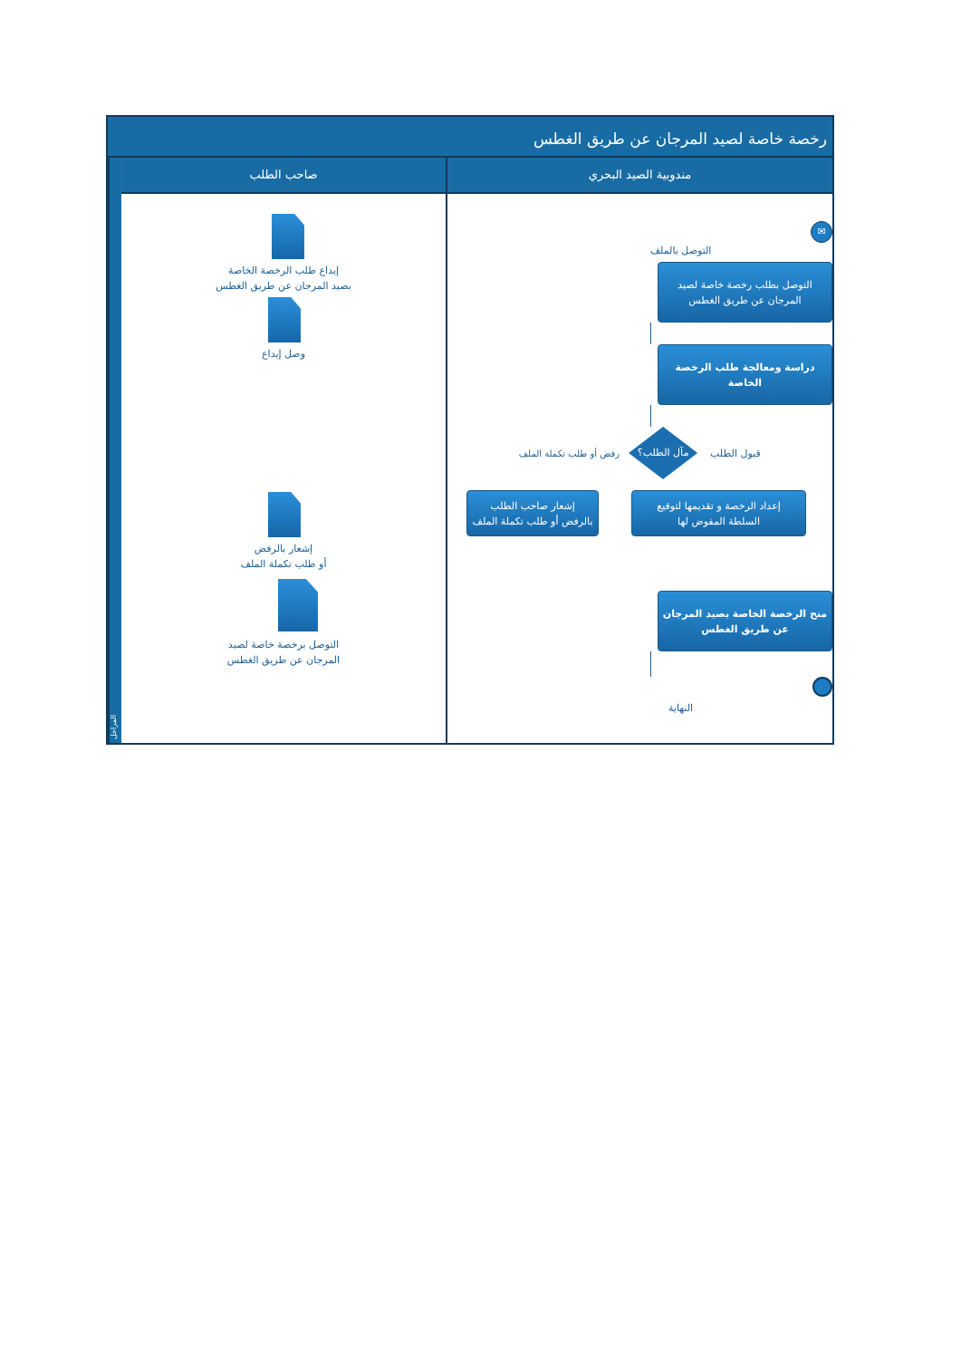رخصة خاصة لصيد المرجان عن طريق الغطس
المراحل
صاحب الطلب
إيداع طلب الرخصة الخاصة
بصيد المرجان عن طريق الغطس
وصل إيداع
إشعار بالرفض
أو طلب تكملة الملف
التوصل برخصة خاصة لصيد
المرجان عن طريق الغطس
مندوبية الصيد البحري
✉
التوصل بالملف
التوصل بطلب رخصة خاصة لصيد
المرجان عن طريق الغطس
دراسة ومعالجة طلب الرخصة
الخاصة
رفض أو طلب تكملة الملف
مآل الطلب؟
قبول الطلب
إشعار صاحب الطلب
بالرفض أو طلب تكملة الملف
إعداد الرخصة و تقديمها لتوقيع
السلطة المفوض لها
منح الرخصة الخاصة بصيد المرجان
عن طريق الغطس
النهاية